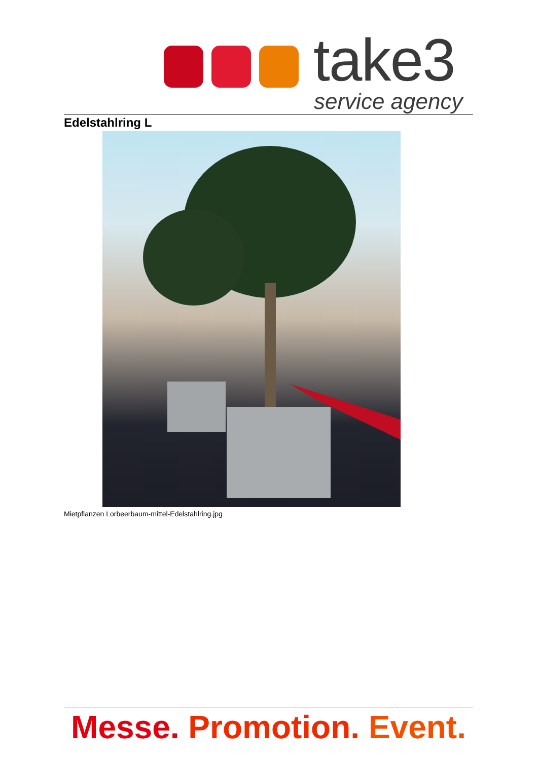take3
service agency
Edelstahlring L
Mietpflanzen Lorbeerbaum-mittel-Edelstahlring.jpg
Messe. Promotion. Event.